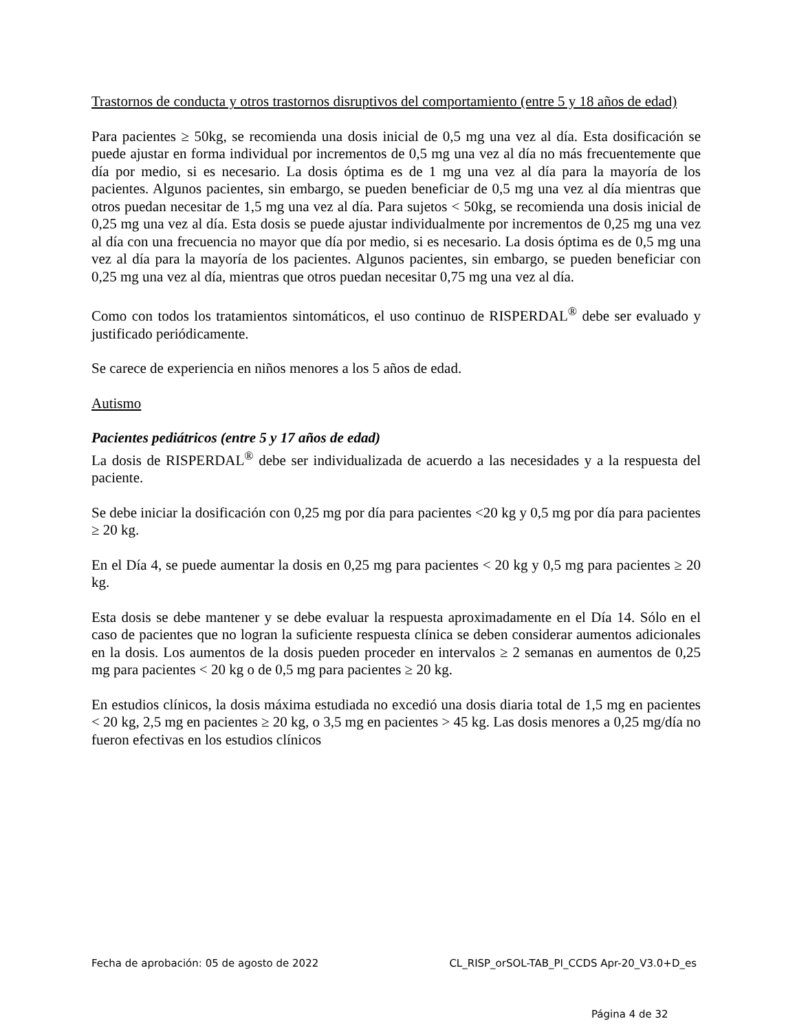Trastornos de conducta y otros trastornos disruptivos del comportamiento (entre 5 y 18 años de edad)
Para pacientes ≥ 50kg, se recomienda una dosis inicial de 0,5 mg una vez al día. Esta dosificación se puede ajustar en forma individual por incrementos de 0,5 mg una vez al día no más frecuentemente que día por medio, si es necesario. La dosis óptima es de 1 mg una vez al día para la mayoría de los pacientes. Algunos pacientes, sin embargo, se pueden beneficiar de 0,5 mg una vez al día mientras que otros puedan necesitar de 1,5 mg una vez al día. Para sujetos < 50kg, se recomienda una dosis inicial de 0,25 mg una vez al día. Esta dosis se puede ajustar individualmente por incrementos de 0,25 mg una vez al día con una frecuencia no mayor que día por medio, si es necesario. La dosis óptima es de 0,5 mg una vez al día para la mayoría de los pacientes. Algunos pacientes, sin embargo, se pueden beneficiar con 0,25 mg una vez al día, mientras que otros puedan necesitar 0,75 mg una vez al día.
Como con todos los tratamientos sintomáticos, el uso continuo de RISPERDAL<sup>®</sup> debe ser evaluado y justificado periódicamente.
Se carece de experiencia en niños menores a los 5 años de edad.
Autismo
Pacientes pediátricos (entre 5 y 17 años de edad)
La dosis de RISPERDAL<sup>®</sup> debe ser individualizada de acuerdo a las necesidades y a la respuesta del paciente.
Se debe iniciar la dosificación con 0,25 mg por día para pacientes <20 kg y 0,5 mg por día para pacientes ≥ 20 kg.
En el Día 4, se puede aumentar la dosis en 0,25 mg para pacientes < 20 kg y 0,5 mg para pacientes ≥ 20 kg.
Esta dosis se debe mantener y se debe evaluar la respuesta aproximadamente en el Día 14. Sólo en el caso de pacientes que no logran la suficiente respuesta clínica se deben considerar aumentos adicionales en la dosis. Los aumentos de la dosis pueden proceder en intervalos ≥ 2 semanas en aumentos de 0,25 mg para pacientes < 20 kg o de 0,5 mg para pacientes ≥ 20 kg.
En estudios clínicos, la dosis máxima estudiada no excedió una dosis diaria total de 1,5 mg en pacientes < 20 kg, 2,5 mg en pacientes ≥ 20 kg, o 3,5 mg en pacientes > 45 kg. Las dosis menores a 0,25 mg/día no fueron efectivas en los estudios clínicos
Fecha de aprobación: 05 de agosto de 2022 CL_RISP_orSOL-TAB_PI_CCDS Apr-20_V3.0+D_es
Página 4 de 32